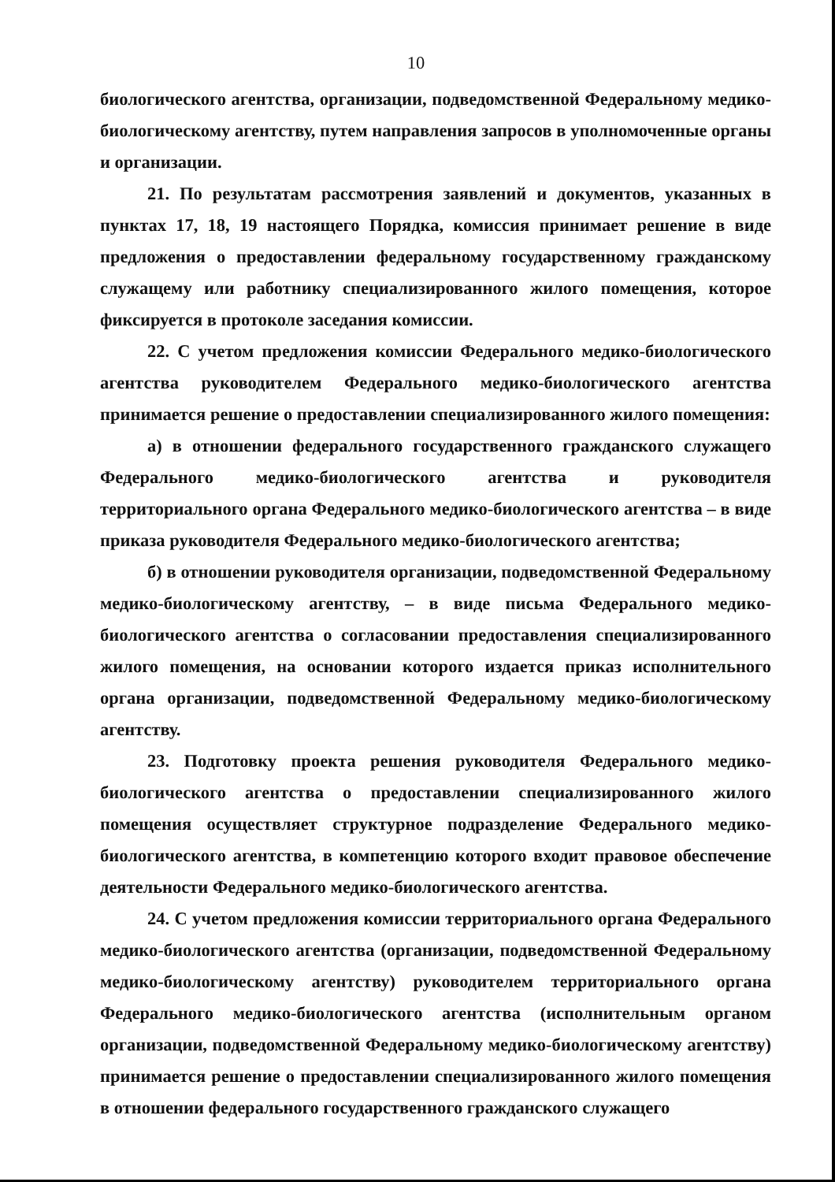10
биологического агентства, организации, подведомственной Федеральному медико-биологическому агентству, путем направления запросов в уполномоченные органы и организации.
21. По результатам рассмотрения заявлений и документов, указанных в пунктах 17, 18, 19 настоящего Порядка, комиссия принимает решение в виде предложения о предоставлении федеральному государственному гражданскому служащему или работнику специализированного жилого помещения, которое фиксируется в протоколе заседания комиссии.
22. С учетом предложения комиссии Федерального медико-биологического агентства руководителем Федерального медико-биологического агентства принимается решение о предоставлении специализированного жилого помещения:
а) в отношении федерального государственного гражданского служащего Федерального медико-биологического агентства и руководителя территориального органа Федерального медико-биологического агентства – в виде приказа руководителя Федерального медико-биологического агентства;
б) в отношении руководителя организации, подведомственной Федеральному медико-биологическому агентству, – в виде письма Федерального медико-биологического агентства о согласовании предоставления специализированного жилого помещения, на основании которого издается приказ исполнительного органа организации, подведомственной Федеральному медико-биологическому агентству.
23. Подготовку проекта решения руководителя Федерального медико-биологического агентства о предоставлении специализированного жилого помещения осуществляет структурное подразделение Федерального медико-биологического агентства, в компетенцию которого входит правовое обеспечение деятельности Федерального медико-биологического агентства.
24. С учетом предложения комиссии территориального органа Федерального медико-биологического агентства (организации, подведомственной Федеральному медико-биологическому агентству) руководителем территориального органа Федерального медико-биологического агентства (исполнительным органом организации, подведомственной Федеральному медико-биологическому агентству) принимается решение о предоставлении специализированного жилого помещения в отношении федерального государственного гражданского служащего